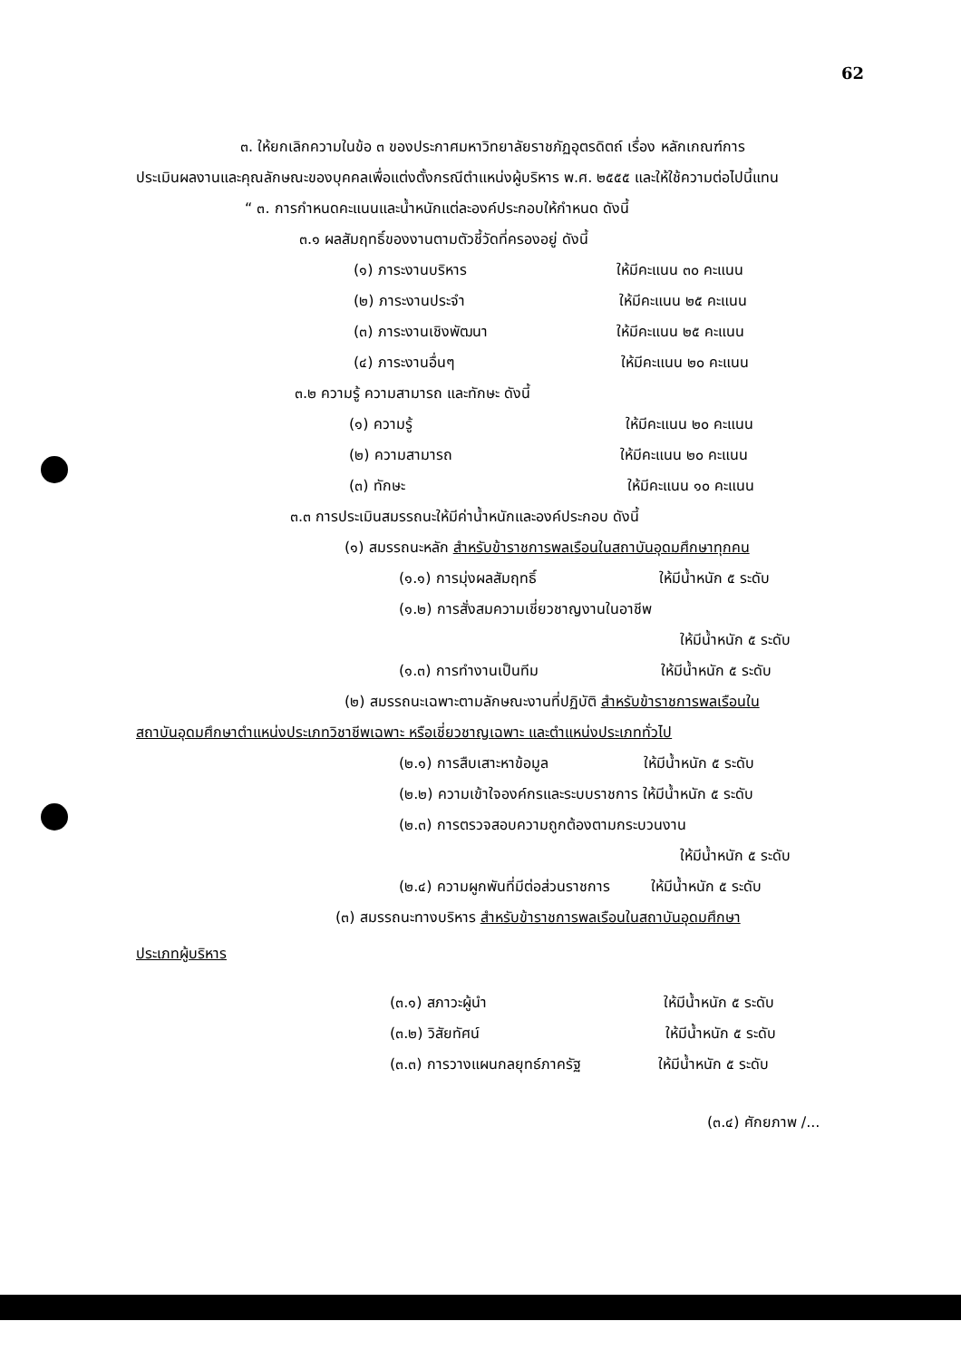62
๓. ให้ยกเลิกความในข้อ ๓ ของประกาศมหาวิทยาลัยราชภัฏอุตรดิตถ์ เรื่อง หลักเกณฑ์การ
ประเมินผลงานและคุณลักษณะของบุคคลเพื่อแต่งตั้งกรณีตำแหน่งผู้บริหาร พ.ศ. ๒๕๕๕ และให้ใช้ความต่อไปนี้แทน
“ ๓. การกำหนดคะแนนและน้ำหนักแต่ละองค์ประกอบให้กำหนด ดังนี้
๓.๑ ผลสัมฤทธิ์ของงานตามตัวชี้วัดที่ครองอยู่ ดังนี้
(๑) ภาระงานบริหาร ให้มีคะแนน ๓๐ คะแนน
(๒) ภาระงานประจำ ให้มีคะแนน ๒๕ คะแนน
(๓) ภาระงานเชิงพัฒนา ให้มีคะแนน ๒๕ คะแนน
(๔) ภาระงานอื่นๆ ให้มีคะแนน ๒๐ คะแนน
๓.๒ ความรู้ ความสามารถ และทักษะ ดังนี้
(๑) ความรู้ ให้มีคะแนน ๒๐ คะแนน
(๒) ความสามารถ ให้มีคะแนน ๒๐ คะแนน
(๓) ทักษะ ให้มีคะแนน ๑๐ คะแนน
๓.๓ การประเมินสมรรถนะให้มีค่าน้ำหนักและองค์ประกอบ ดังนี้
(๑) สมรรถนะหลัก สำหรับข้าราชการพลเรือนในสถาบันอุดมศึกษาทุกคน
(๑.๑) การมุ่งผลสัมฤทธิ์ ให้มีน้ำหนัก ๕ ระดับ
(๑.๒) การสั่งสมความเชี่ยวชาญงานในอาชีพ
ให้มีน้ำหนัก ๕ ระดับ
(๑.๓) การทำงานเป็นทีม ให้มีน้ำหนัก ๕ ระดับ
(๒) สมรรถนะเฉพาะตามลักษณะงานที่ปฏิบัติ สำหรับข้าราชการพลเรือนใน
สถาบันอุดมศึกษาตำแหน่งประเภทวิชาชีพเฉพาะ หรือเชี่ยวชาญเฉพาะ และตำแหน่งประเภททั่วไป
(๒.๑) การสืบเสาะหาข้อมูล ให้มีน้ำหนัก ๕ ระดับ
(๒.๒) ความเข้าใจองค์กรและระบบราชการ ให้มีน้ำหนัก ๕ ระดับ
(๒.๓) การตรวจสอบความถูกต้องตามกระบวนงาน
ให้มีน้ำหนัก ๕ ระดับ
(๒.๔) ความผูกพันที่มีต่อส่วนราชการ ให้มีน้ำหนัก ๕ ระดับ
(๓) สมรรถนะทางบริหาร สำหรับข้าราชการพลเรือนในสถาบันอุดมศึกษา
ประเภทผู้บริหาร
(๓.๑) สภาวะผู้นำ ให้มีน้ำหนัก ๕ ระดับ
(๓.๒) วิสัยทัศน์ ให้มีน้ำหนัก ๕ ระดับ
(๓.๓) การวางแผนกลยุทธ์ภาครัฐ ให้มีน้ำหนัก ๕ ระดับ
(๓.๔) ศักยภาพ /...